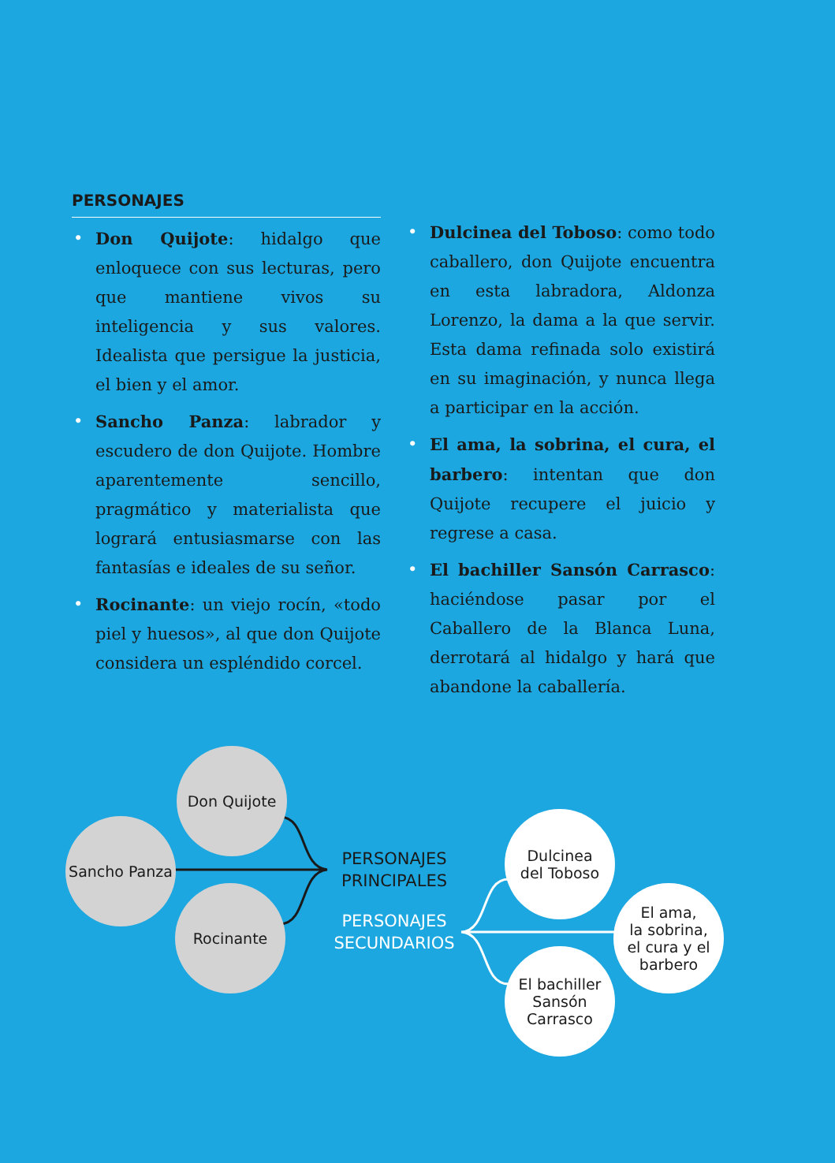PERSONAJES
• Don Quijote: hidalgo que enloquece con sus lecturas, pero que mantiene vivos su inteligencia y sus valores. Idealista que persigue la justicia, el bien y el amor.
• Sancho Panza: labrador y escudero de don Quijote. Hombre aparentemente sencillo, pragmático y materialista que logrará entusiasmarse con las fantasías e ideales de su señor.
• Rocinante: un viejo rocín, «todo piel y huesos», al que don Quijote considera un espléndido corcel.
• Dulcinea del Toboso: como todo caballero, don Quijote encuentra en esta labradora, Aldonza Lorenzo, la dama a la que servir. Esta dama refinada solo existirá en su imaginación, y nunca llega a participar en la acción.
• El ama, la sobrina, el cura, el barbero: intentan que don Quijote recupere el juicio y regrese a casa.
• El bachiller Sansón Carrasco: haciéndose pasar por el Caballero de la Blanca Luna, derrotará al hidalgo y hará que abandone la caballería.
Don Quijote
Sancho Panza
Rocinante
PERSONAJES
PRINCIPALES
PERSONAJES
SECUNDARIOS
Dulcinea
del Toboso
El ama,
la sobrina,
el cura y el
barbero
El bachiller
Sansón
Carrasco